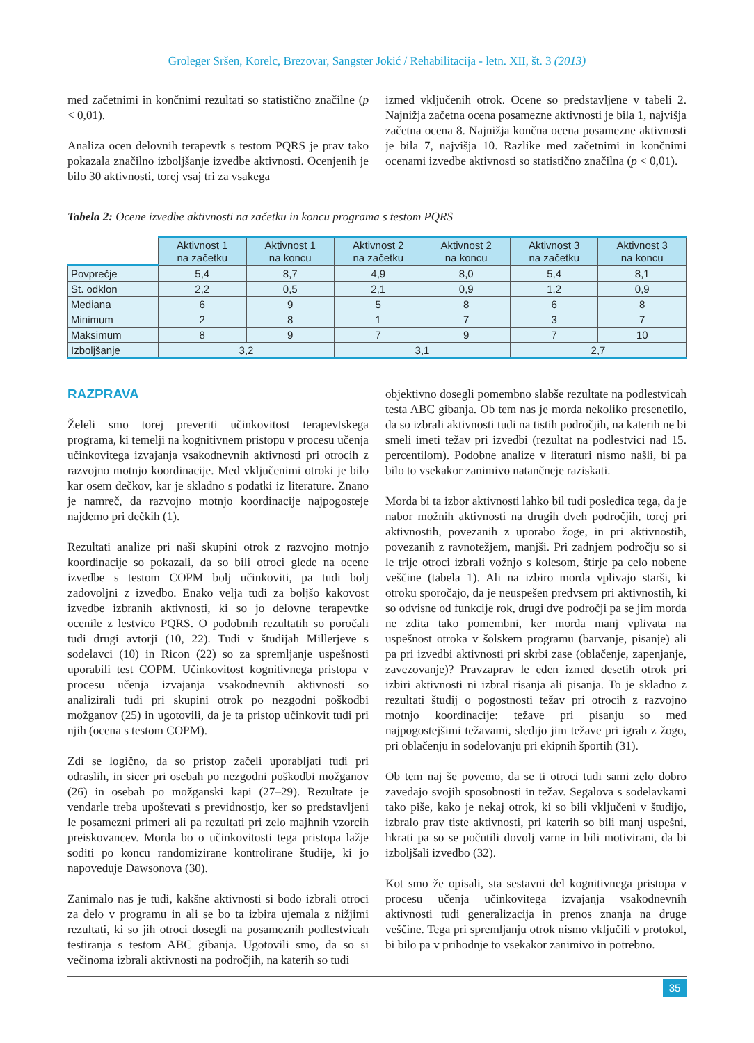Groleger Sršen, Korelc, Brezovar, Sangster Jokić / Rehabilitacija - letn. XII, št. 3 (2013)
med začetnimi in končnimi rezultati so statistično značilne (p < 0,01).
Analiza ocen delovnih terapevtk s testom PQRS je prav tako pokazala značilno izboljšanje izvedbe aktivnosti. Ocenjenih je bilo 30 aktivnosti, torej vsaj tri za vsakega
izmed vključenih otrok. Ocene so predstavljene v tabeli 2. Najnižja začetna ocena posamezne aktivnosti je bila 1, najvišja začetna ocena 8. Najnižja končna ocena posamezne aktivnosti je bila 7, najvišja 10. Razlike med začetnimi in končnimi ocenami izvedbe aktivnosti so statistično značilna (p < 0,01).
Tabela 2: Ocene izvedbe aktivnosti na začetku in koncu programa s testom PQRS
| | Aktivnost 1 na začetku | Aktivnost 1 na koncu | Aktivnost 2 na začetku | Aktivnost 2 na koncu | Aktivnost 3 na začetku | Aktivnost 3 na koncu |
| --- | --- | --- | --- | --- | --- | --- |
| Povprečje | 5,4 | 8,7 | 4,9 | 8,0 | 5,4 | 8,1 |
| St. odklon | 2,2 | 0,5 | 2,1 | 0,9 | 1,2 | 0,9 |
| Mediana | 6 | 9 | 5 | 8 | 6 | 8 |
| Minimum | 2 | 8 | 1 | 7 | 3 | 7 |
| Maksimum | 8 | 9 | 7 | 9 | 7 | 10 |
| Izboljšanje | 3,2 | | 3,1 | | 2,7 | |
RAZPRAVA
Želeli smo torej preveriti učinkovitost terapevtskega programa, ki temelji na kognitivnem pristopu v procesu učenja učinkovitega izvajanja vsakodnevnih aktivnosti pri otrocih z razvojno motnjo koordinacije. Med vključenimi otroki je bilo kar osem dečkov, kar je skladno s podatki iz literature. Znano je namreč, da razvojno motnjo koordinacije najpogosteje najdemo pri dečkih (1).
Rezultati analize pri naši skupini otrok z razvojno motnjo koordinacije so pokazali, da so bili otroci glede na ocene izvedbe s testom COPM bolj učinkoviti, pa tudi bolj zadovoljni z izvedbo. Enako velja tudi za boljšo kakovost izvedbe izbranih aktivnosti, ki so jo delovne terapevtke ocenile z lestvico PQRS. O podobnih rezultatih so poročali tudi drugi avtorji (10, 22). Tudi v študijah Millerjeve s sodelavci (10) in Ricon (22) so za spremljanje uspešnosti uporabili test COPM. Učinkovitost kognitivnega pristopa v procesu učenja izvajanja vsakodnevnih aktivnosti so analizirali tudi pri skupini otrok po nezgodni poškodbi možganov (25) in ugotovili, da je ta pristop učinkovit tudi pri njih (ocena s testom COPM).
Zdi se logično, da so pristop začeli uporabljati tudi pri odraslih, in sicer pri osebah po nezgodni poškodbi možganov (26) in osebah po možganski kapi (27–29). Rezultate je vendarle treba upoštevati s previdnostjo, ker so predstavljeni le posamezni primeri ali pa rezultati pri zelo majhnih vzorcih preiskovancev. Morda bo o učinkovitosti tega pristopa lažje soditi po koncu randomizirane kontrolirane študije, ki jo napoveduje Dawsonova (30).
Zanimalo nas je tudi, kakšne aktivnosti si bodo izbrali otroci za delo v programu in ali se bo ta izbira ujemala z nižjimi rezultati, ki so jih otroci dosegli na posameznih podlestvicah testiranja s testom ABC gibanja. Ugotovili smo, da so si večinoma izbrali aktivnosti na področjih, na katerih so tudi
objektivno dosegli pomembno slabše rezultate na podlestvicah testa ABC gibanja. Ob tem nas je morda nekoliko presenetilo, da so izbrali aktivnosti tudi na tistih področjih, na katerih ne bi smeli imeti težav pri izvedbi (rezultat na podlestvici nad 15. percentilom). Podobne analize v literaturi nismo našli, bi pa bilo to vsekakor zanimivo natančneje raziskati.
Morda bi ta izbor aktivnosti lahko bil tudi posledica tega, da je nabor možnih aktivnosti na drugih dveh področjih, torej pri aktivnostih, povezanih z uporabo žoge, in pri aktivnostih, povezanih z ravnotežjem, manjši. Pri zadnjem področju so si le trije otroci izbrali vožnjo s kolesom, štirje pa celo nobene veščine (tabela 1). Ali na izbiro morda vplivajo starši, ki otroku sporočajo, da je neuspešen predvsem pri aktivnostih, ki so odvisne od funkcije rok, drugi dve področji pa se jim morda ne zdita tako pomembni, ker morda manj vplivata na uspešnost otroka v šolskem programu (barvanje, pisanje) ali pa pri izvedbi aktivnosti pri skrbi zase (oblačenje, zapenjanje, zavezovanje)? Pravzaprav le eden izmed desetih otrok pri izbiri aktivnosti ni izbral risanja ali pisanja. To je skladno z rezultati študij o pogostnosti težav pri otrocih z razvojno motnjo koordinacije: težave pri pisanju so med najpogostejšimi težavami, sledijo jim težave pri igrah z žogo, pri oblačenju in sodelovanju pri ekipnih športih (31).
Ob tem naj še povemo, da se ti otroci tudi sami zelo dobro zavedajo svojih sposobnosti in težav. Segalova s sodelavkami tako piše, kako je nekaj otrok, ki so bili vključeni v študijo, izbralo prav tiste aktivnosti, pri katerih so bili manj uspešni, hkrati pa so se počutili dovolj varne in bili motivirani, da bi izboljšali izvedbo (32).
Kot smo že opisali, sta sestavni del kognitivnega pristopa v procesu učenja učinkovitega izvajanja vsakodnevnih aktivnosti tudi generalizacija in prenos znanja na druge veščine. Tega pri spremljanju otrok nismo vključili v protokol, bi bilo pa v prihodnje to vsekakor zanimivo in potrebno.
35